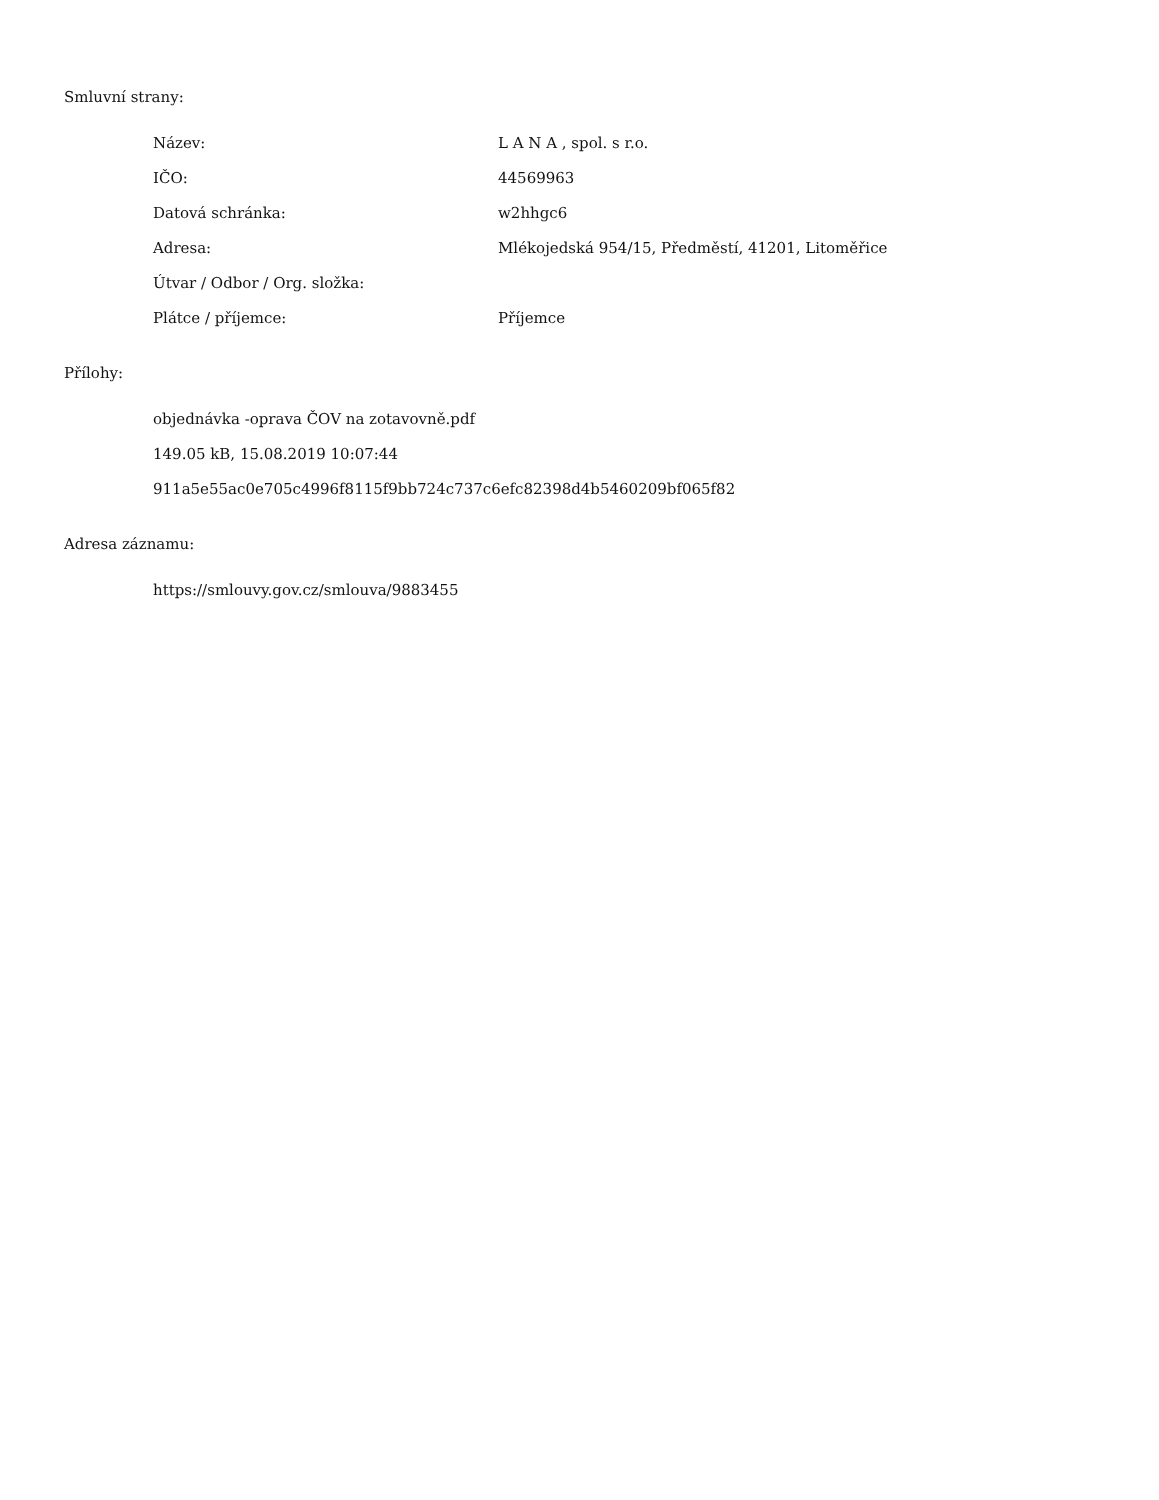Smluvní strany:
| Název: | L A N A , spol. s r.o. |
| IČO: | 44569963 |
| Datová schránka: | w2hhgc6 |
| Adresa: | Mlékojedská 954/15, Předměstí, 41201, Litoměřice |
| Útvar / Odbor / Org. složka: | |
| Plátce / příjemce: | Příjemce |
Přílohy:
objednávka -oprava ČOV na zotavovně.pdf
149.05 kB, 15.08.2019 10:07:44
911a5e55ac0e705c4996f8115f9bb724c737c6efc82398d4b5460209bf065f82
Adresa záznamu:
https://smlouvy.gov.cz/smlouva/9883455